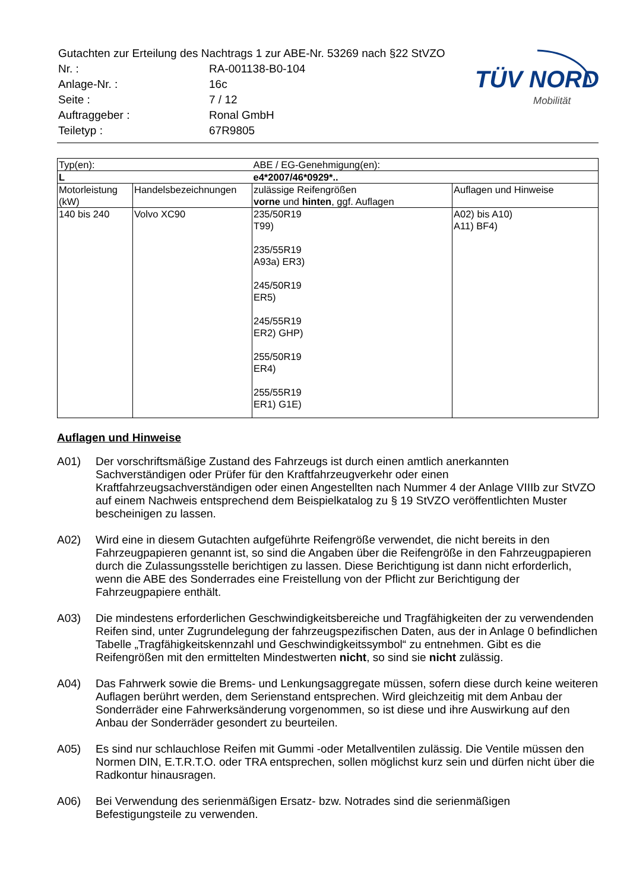| Gutachten zur Erteilung des Nachtrags 1 zur ABE-Nr. 53269 nach §22 StVZO | |
| Nr. : | RA-001138-B0-104 |
| Anlage-Nr. : | 16c |
| Seite : | 7 / 12 |
| Auftraggeber : | Ronal GmbH |
| Teiletyp : | 67R9805 |
TÜV NORD
Mobilität
| Typ(en): | | ABE / EG-Genehmigung(en): | |
| L | | e4*2007/46*0929*.. | |
| Motorleistung (kW) | Handelsbezeichnungen | zulässige Reifengrößen vorne und hinten , ggf. Auflagen | Auflagen und Hinweise |
| 140 bis 240 | Volvo XC90 | 235/50R19 T99) 235/55R19 A93a) ER3) 245/50R19 ER5) 245/55R19 ER2) GHP) 255/50R19 ER4) 255/55R19 ER1) G1E) | A02) bis A10) A11) BF4) |
Auflagen und Hinweise
A01) Der vorschriftsmäßige Zustand des Fahrzeugs ist durch einen amtlich anerkannten Sachverständigen oder Prüfer für den Kraftfahrzeugverkehr oder einen Kraftfahrzeugsachverständigen oder einen Angestellten nach Nummer 4 der Anlage VIIIb zur StVZO auf einem Nachweis entsprechend dem Beispielkatalog zu § 19 StVZO veröffentlichten Muster bescheinigen zu lassen.
A02) Wird eine in diesem Gutachten aufgeführte Reifengröße verwendet, die nicht bereits in den Fahrzeugpapieren genannt ist, so sind die Angaben über die Reifengröße in den Fahrzeugpapieren durch die Zulassungsstelle berichtigen zu lassen. Diese Berichtigung ist dann nicht erforderlich, wenn die ABE des Sonderrades eine Freistellung von der Pflicht zur Berichtigung der Fahrzeugpapiere enthält.
A03) Die mindestens erforderlichen Geschwindigkeitsbereiche und Tragfähigkeiten der zu verwendenden Reifen sind, unter Zugrundelegung der fahrzeugspezifischen Daten, aus der in Anlage 0 befindlichen Tabelle „Tragfähigkeitskennzahl und Geschwindigkeitssymbol“ zu entnehmen. Gibt es die Reifengrößen mit den ermittelten Mindestwerten nicht, so sind sie nicht zulässig.
A04) Das Fahrwerk sowie die Brems- und Lenkungsaggregate müssen, sofern diese durch keine weiteren Auflagen berührt werden, dem Serienstand entsprechen. Wird gleichzeitig mit dem Anbau der Sonderräder eine Fahrwerksänderung vorgenommen, so ist diese und ihre Auswirkung auf den Anbau der Sonderräder gesondert zu beurteilen.
A05) Es sind nur schlauchlose Reifen mit Gummi -oder Metallventilen zulässig. Die Ventile müssen den Normen DIN, E.T.R.T.O. oder TRA entsprechen, sollen möglichst kurz sein und dürfen nicht über die Radkontur hinausragen.
A06) Bei Verwendung des serienmäßigen Ersatz- bzw. Notrades sind die serienmäßigen Befestigungsteile zu verwenden.